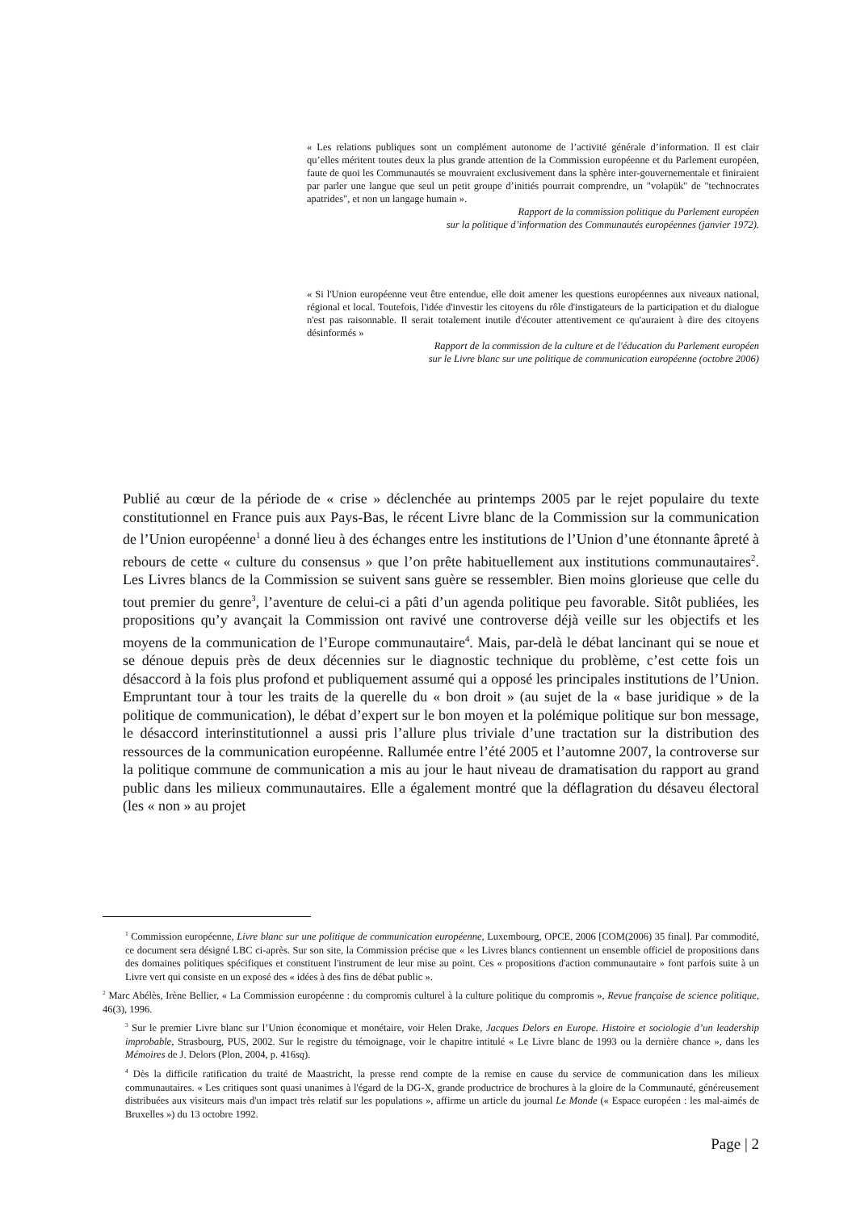« Les relations publiques sont un complément autonome de l’activité générale d’information. Il est clair qu’elles méritent toutes deux la plus grande attention de la Commission européenne et du Parlement européen, faute de quoi les Communautés se mouvraient exclusivement dans la sphère inter-gouvernementale et finiraient par parler une langue que seul un petit groupe d’initiés pourrait comprendre, un "volapük" de "technocrates apatrides", et non un langage humain ».
Rapport de la commission politique du Parlement européen
sur la politique d’information des Communautés européennes (janvier 1972).
« Si l'Union européenne veut être entendue, elle doit amener les questions européennes aux niveaux national, régional et local. Toutefois, l'idée d'investir les citoyens du rôle d'instigateurs de la participation et du dialogue n'est pas raisonnable. Il serait totalement inutile d'écouter attentivement ce qu'auraient à dire des citoyens désinformés »
Rapport de la commission de la culture et de l'éducation du Parlement européen
sur le Livre blanc sur une politique de communication européenne (octobre 2006)
Publié au cœur de la période de « crise » déclenchée au printemps 2005 par le rejet populaire du texte constitutionnel en France puis aux Pays-Bas, le récent Livre blanc de la Commission sur la communication de l’Union européenne<sup>1</sup> a donné lieu à des échanges entre les institutions de l’Union d’une étonnante âpreté à rebours de cette « culture du consensus » que l’on prête habituellement aux institutions communautaires<sup>2</sup>. Les Livres blancs de la Commission se suivent sans guère se ressembler. Bien moins glorieuse que celle du tout premier du genre<sup>3</sup>, l’aventure de celui-ci a pâti d’un agenda politique peu favorable. Sitôt publiées, les propositions qu’y avançait la Commission ont ravivé une controverse déjà veille sur les objectifs et les moyens de la communication de l’Europe communautaire<sup>4</sup>. Mais, par-delà le débat lancinant qui se noue et se dénoue depuis près de deux décennies sur le diagnostic technique du problème, c’est cette fois un désaccord à la fois plus profond et publiquement assumé qui a opposé les principales institutions de l’Union. Empruntant tour à tour les traits de la querelle du « bon droit » (au sujet de la « base juridique » de la politique de communication), le débat d’expert sur le bon moyen et la polémique politique sur bon message, le désaccord interinstitutionnel a aussi pris l’allure plus triviale d’une tractation sur la distribution des ressources de la communication européenne. Rallumée entre l’été 2005 et l’automne 2007, la controverse sur la politique commune de communication a mis au jour le haut niveau de dramatisation du rapport au grand public dans les milieux communautaires. Elle a également montré que la déflagration du désaveu électoral (les « non » au projet
<sup>1</sup> Commission européenne, Livre blanc sur une politique de communication européenne, Luxembourg, OPCE, 2006 [COM(2006) 35 final]. Par commodité, ce document sera désigné LBC ci-après. Sur son site, la Commission précise que « les Livres blancs contiennent un ensemble officiel de propositions dans des domaines politiques spécifiques et constituent l'instrument de leur mise au point. Ces « propositions d'action communautaire » font parfois suite à un Livre vert qui consiste en un exposé des « idées à des fins de débat public ».
<sup>2</sup> Marc Abélès, Irène Bellier, « La Commission européenne : du compromis culturel à la culture politique du compromis », Revue française de science politique, 46(3), 1996.
<sup>3</sup> Sur le premier Livre blanc sur l’Union économique et monétaire, voir Helen Drake, Jacques Delors en Europe. Histoire et sociologie d’un leadership improbable, Strasbourg, PUS, 2002. Sur le registre du témoignage, voir le chapitre intitulé « Le Livre blanc de 1993 ou la dernière chance », dans les Mémoires de J. Delors (Plon, 2004, p. 416sq).
<sup>4</sup> Dès la difficile ratification du traité de Maastricht, la presse rend compte de la remise en cause du service de communication dans les milieux communautaires. « Les critiques sont quasi unanimes à l'égard de la DG-X, grande productrice de brochures à la gloire de la Communauté, généreusement distribuées aux visiteurs mais d'un impact très relatif sur les populations », affirme un article du journal Le Monde (« Espace européen : les mal-aimés de Bruxelles ») du 13 octobre 1992.
Page | 2